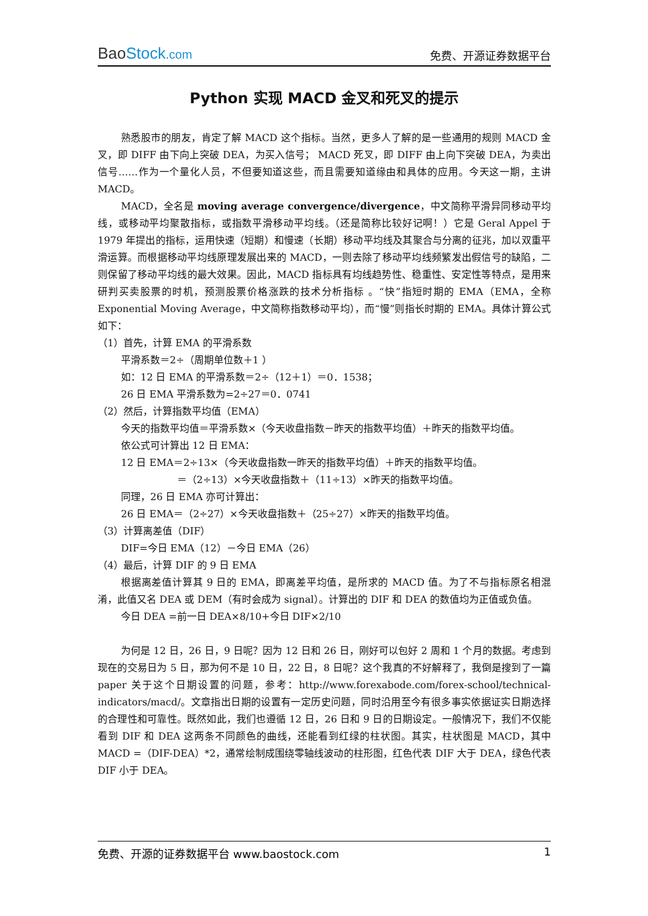BaoStock.com
免费、开源证券数据平台
Python 实现 MACD 金叉和死叉的提示
熟悉股市的朋友，肯定了解 MACD 这个指标。当然，更多人了解的是一些通用的规则 MACD 金叉，即 DIFF 由下向上突破 DEA，为买入信号； MACD 死叉，即 DIFF 由上向下突破 DEA，为卖出信号……作为一个量化人员，不但要知道这些，而且需要知道缘由和具体的应用。今天这一期，主讲 MACD。
MACD，全名是 moving average convergence/divergence，中文简称平滑异同移动平均线，或移动平均聚散指标，或指数平滑移动平均线。（还是简称比较好记啊！）它是 Geral Appel 于 1979 年提出的指标，运用快速（短期）和慢速（长期）移动平均线及其聚合与分离的征兆，加以双重平滑运算。而根据移动平均线原理发展出来的 MACD，一则去除了移动平均线频繁发出假信号的缺陷，二则保留了移动平均线的最大效果。因此，MACD 指标具有均线趋势性、稳重性、安定性等特点，是用来研判买卖股票的时机，预测股票价格涨跌的技术分析指标 。“快”指短时期的 EMA（EMA，全称 Exponential Moving Average，中文简称指数移动平均），而“慢”则指长时期的 EMA。具体计算公式如下：
（1）首先，计算 EMA 的平滑系数
平滑系数＝2÷（周期单位数＋1 ）
如：12 日 EMA 的平滑系数＝2÷（12＋1）＝0．1538；
26 日 EMA 平滑系数为=2÷27＝0．0741
（2）然后，计算指数平均值（EMA）
今天的指数平均值＝平滑系数×（今天收盘指数－昨天的指数平均值）＋昨天的指数平均值。
依公式可计算出 12 日 EMA：
12 日 EMA＝2÷13×（今天收盘指数一昨天的指数平均值）＋昨天的指数平均值。
＝（2÷13）×今天收盘指数＋（11÷13）×昨天的指数平均值。
同理，26 日 EMA 亦可计算出：
26 日 EMA＝（2÷27）×今天收盘指数＋（25÷27）×昨天的指数平均值。
（3）计算离差值（DIF）
DIF=今日 EMA（12）－今日 EMA（26）
（4）最后，计算 DIF 的 9 日 EMA
根据离差值计算其 9 日的 EMA，即离差平均值，是所求的 MACD 值。为了不与指标原名相混淆，此值又名 DEA 或 DEM（有时会成为 signal）。计算出的 DIF 和 DEA 的数值均为正值或负值。
今日 DEA =前一日 DEA×8/10+今日 DIF×2/10
为何是 12 日，26 日，9 日呢？因为 12 日和 26 日，刚好可以包好 2 周和 1 个月的数据。考虑到现在的交易日为 5 日，那为何不是 10 日，22 日，8 日呢？这个我真的不好解释了，我倒是搜到了一篇 paper 关于这个日期设置的问题，参考：http://www.forexabode.com/forex-school/technical-indicators/macd/。文章指出日期的设置有一定历史问题，同时沿用至今有很多事实依据证实日期选择的合理性和可靠性。既然如此，我们也遵循 12 日，26 日和 9 日的日期设定。一般情况下，我们不仅能看到 DIF 和 DEA 这两条不同颜色的曲线，还能看到红绿的柱状图。其实，柱状图是 MACD，其中 MACD =（DIF-DEA）*2，通常绘制成围绕零轴线波动的柱形图，红色代表 DIF 大于 DEA，绿色代表 DIF 小于 DEA。
免费、开源的证券数据平台 www.baostock.com 1